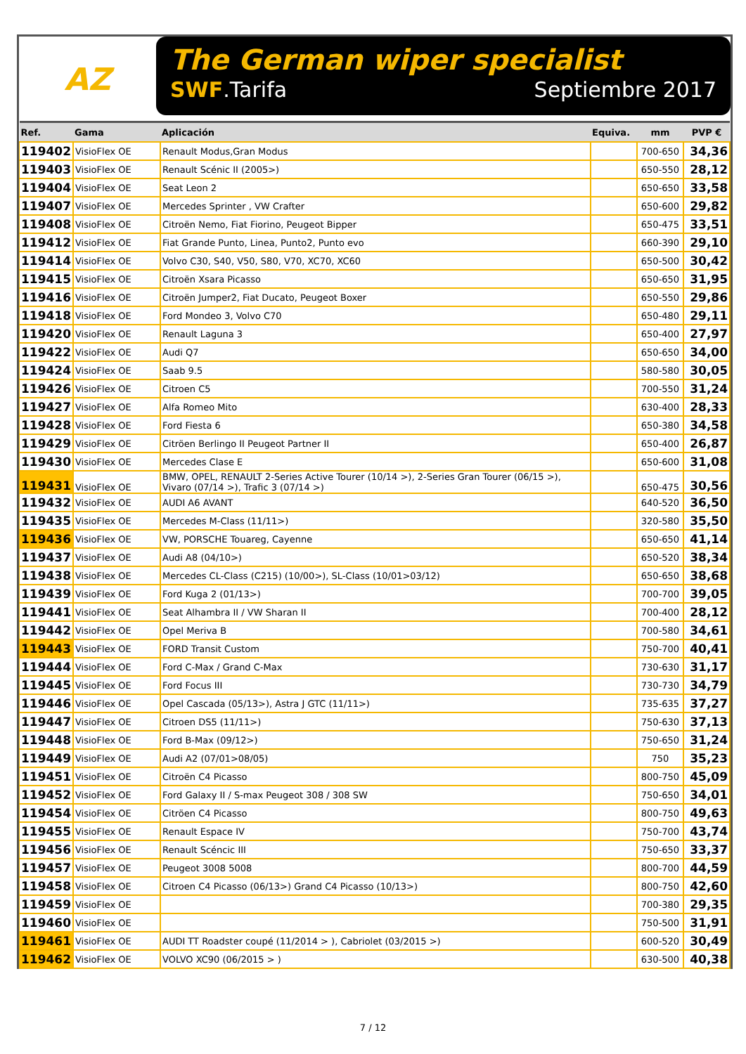AZ
The German wiper specialist
SWF.Tarifa Septiembre 2017
| Ref. | Gama | Aplicación | Equiva. | mm | PVP € |
| --- | --- | --- | --- | --- | --- |
| 119402 | VisioFlex OE | Renault Modus,Gran Modus | | 700-650 | 34,36 |
| 119403 | VisioFlex OE | Renault Scénic II (2005>) | | 650-550 | 28,12 |
| 119404 | VisioFlex OE | Seat Leon 2 | | 650-650 | 33,58 |
| 119407 | VisioFlex OE | Mercedes Sprinter , VW Crafter | | 650-600 | 29,82 |
| 119408 | VisioFlex OE | Citroën Nemo, Fiat Fiorino, Peugeot Bipper | | 650-475 | 33,51 |
| 119412 | VisioFlex OE | Fiat Grande Punto, Linea, Punto2, Punto evo | | 660-390 | 29,10 |
| 119414 | VisioFlex OE | Volvo C30, S40, V50, S80, V70, XC70, XC60 | | 650-500 | 30,42 |
| 119415 | VisioFlex OE | Citroën Xsara Picasso | | 650-650 | 31,95 |
| 119416 | VisioFlex OE | Citroën Jumper2, Fiat Ducato, Peugeot Boxer | | 650-550 | 29,86 |
| 119418 | VisioFlex OE | Ford Mondeo 3, Volvo C70 | | 650-480 | 29,11 |
| 119420 | VisioFlex OE | Renault Laguna 3 | | 650-400 | 27,97 |
| 119422 | VisioFlex OE | Audi Q7 | | 650-650 | 34,00 |
| 119424 | VisioFlex OE | Saab 9.5 | | 580-580 | 30,05 |
| 119426 | VisioFlex OE | Citroen C5 | | 700-550 | 31,24 |
| 119427 | VisioFlex OE | Alfa Romeo Mito | | 630-400 | 28,33 |
| 119428 | VisioFlex OE | Ford Fiesta 6 | | 650-380 | 34,58 |
| 119429 | VisioFlex OE | Citröen Berlingo II Peugeot Partner II | | 650-400 | 26,87 |
| 119430 | VisioFlex OE | Mercedes Clase E | | 650-600 | 31,08 |
| 119431 | VisioFlex OE | BMW, OPEL, RENAULT 2-Series Active Tourer (10/14 >), 2-Series Gran Tourer (06/15 >), Vivaro (07/14 >), Trafic 3 (07/14 >) | | 650-475 | 30,56 |
| 119432 | VisioFlex OE | AUDI A6 AVANT | | 640-520 | 36,50 |
| 119435 | VisioFlex OE | Mercedes M-Class (11/11>) | | 320-580 | 35,50 |
| 119436 | VisioFlex OE | VW, PORSCHE Touareg, Cayenne | | 650-650 | 41,14 |
| 119437 | VisioFlex OE | Audi A8 (04/10>) | | 650-520 | 38,34 |
| 119438 | VisioFlex OE | Mercedes CL-Class (C215) (10/00>), SL-Class (10/01>03/12) | | 650-650 | 38,68 |
| 119439 | VisioFlex OE | Ford Kuga 2 (01/13>) | | 700-700 | 39,05 |
| 119441 | VisioFlex OE | Seat Alhambra II / VW Sharan II | | 700-400 | 28,12 |
| 119442 | VisioFlex OE | Opel Meriva B | | 700-580 | 34,61 |
| 119443 | VisioFlex OE | FORD Transit Custom | | 750-700 | 40,41 |
| 119444 | VisioFlex OE | Ford C-Max / Grand C-Max | | 730-630 | 31,17 |
| 119445 | VisioFlex OE | Ford Focus III | | 730-730 | 34,79 |
| 119446 | VisioFlex OE | Opel Cascada (05/13>), Astra J GTC (11/11>) | | 735-635 | 37,27 |
| 119447 | VisioFlex OE | Citroen DS5 (11/11>) | | 750-630 | 37,13 |
| 119448 | VisioFlex OE | Ford B-Max (09/12>) | | 750-650 | 31,24 |
| 119449 | VisioFlex OE | Audi A2 (07/01>08/05) | | 750 | 35,23 |
| 119451 | VisioFlex OE | Citroën C4 Picasso | | 800-750 | 45,09 |
| 119452 | VisioFlex OE | Ford Galaxy II / S-max Peugeot 308 / 308 SW | | 750-650 | 34,01 |
| 119454 | VisioFlex OE | Citröen C4 Picasso | | 800-750 | 49,63 |
| 119455 | VisioFlex OE | Renault Espace IV | | 750-700 | 43,74 |
| 119456 | VisioFlex OE | Renault Scéncic III | | 750-650 | 33,37 |
| 119457 | VisioFlex OE | Peugeot 3008 5008 | | 800-700 | 44,59 |
| 119458 | VisioFlex OE | Citroen C4 Picasso (06/13>) Grand C4 Picasso (10/13>) | | 800-750 | 42,60 |
| 119459 | VisioFlex OE | | | 700-380 | 29,35 |
| 119460 | VisioFlex OE | | | 750-500 | 31,91 |
| 119461 | VisioFlex OE | AUDI TT Roadster coupé (11/2014 > ), Cabriolet (03/2015 >) | | 600-520 | 30,49 |
| 119462 | VisioFlex OE | VOLVO XC90 (06/2015 > ) | | 630-500 | 40,38 |
7 / 12